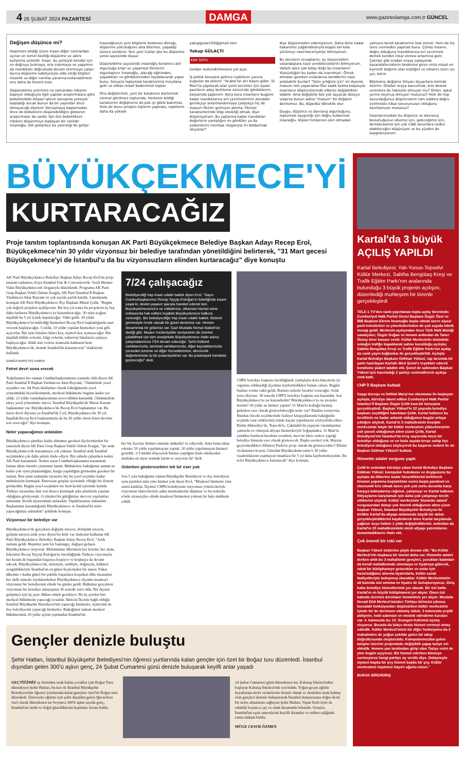4 26 ŞUBAT 2024 PAZARTESİ DAMGA www.gazetedamga.com.tr GÜNCEL
Değişen düşünce mi?
Hepimizin bildiği üzere insanı diğer canlılardan ayıran en temel özelliği düşünme ve aklını kullanma yetisidir. İnsan, bu yetisiyle kendisi için en doğruyu bulmaya, ona inanmaya ve yaşamını da inandıkları doğrultuda devam ettirmeye çalışır. Ayrıca düşünme kabiliyetiyle elde ettiği bilgileri insanlık ve diğer canlılar yararına kullanabilmesi onu daha da önemli kılar.
Düşünebilme yetimizin ne zamandan itibaren başlıyor olduğuyla ilgili yapılan araştırmalara göre bebeklerdeki bilişsel işlevin konuşma yetisiyle başladığı ancak bunun da bir yaşından önce olmayacağı söylenir. Konuşmaya başlamadan önce de bebeklerin düşünebildiğini gösteren araştırmalar da vardır. İşin özü bebeklikten itibaren düşünmeye başlayan bir canlıdır insanoğlu. Dili geliştikçe bu yeteneği de gelişir.
İnsanoğlunun yeni bilgilerle beslenen dimağı, düşünme yolculuğunu asla bitirmez, yaşadığı sürece sürdürür. Yeni yeni icatlar işte bu düşünme yetisi sayesinde oluşur.
Düşünebilme sayesinde insanoğlu kendince akli olgunluğa erişir ve yaşamsal fikirlerini olgunlaştırır. İnsanoğlu, alacağı eğitimden, yaşadıkları ve gördüklerinden faydalanarak yapar bunu. Sonuçta toplumsal karakterimiz meydana gelir ve elbise misali bedenimizi kaplar.
Onu değiştirmek, yeni bir karaktere bürünmek normal görülmez toplumda. Herkesin bildiği karakterini değiştirene de pek iyi gözle bakılmaz. Hele de bunu yetişkin kişilerin yapması, tepkilerin daha da yüksek
yakupgulacti28@gmail.com
Yakup GÜLAÇTI
KAR SUYU
tondan seslendirilmesine yol açar.
İş politik konulara gelince tepkilerin yanına kuşkular da eklenir. "Acaba"lar alır başını gider. 31 Mart'ta yapılacak olan yerel secimler için siyasi partilerin aday belirleme sürecinde gördüklerim karşısında şaşkınım. Koca koca insanların bugüne kadar inandıklarına sırt çevirmelerinin altındaki gerekçeyi anlamlandırmaya çalıştıkça hiç de masum fikirler gelmiyor aklıma. Fikirsel karakterlerinde bilgi eksikliği olmalı, diye düşünüyorum. Bu yaşlarına kadar inandıkları değerlerin yanlışlığını mı gördüler ya da yelkenlerini menfaat rüzgarıyla mı doldurmak istiyorlar?
diye düşünmeden edemiyorum. Daha düne kadar hakaretler yağdırdıklarıyla bugün kol kola yürümeyi nasıl beceriyorlar bilmiyorum.
Bu soruların cevaplarını, oy isteyecekleri vatandaşlara nasıl verebileceklerini bilmiyorum. Vallahi işleri çok kolay değil bu insanların! Yüzsüzlüğün bu kadarı da inanılmaz!..Örnek olmaları gereken evlatlarına kendilerini nasıl anlatabilir bunlar? "Sizin iyiliğiniz için" mi diyerek masum rolü yapacaklar.Öze sadık kalma koşuluyla insanların düşüncelerinde elbette değişiklikler olabilir. Ama değişiklik özü yok sayacak düzeye ulaşırsa bunun adına "masum" bir değişim denilemez. Bu, düpedüz döneklik olur.
Duygu, düşünce ve davranış olgunluğunu, toplumsal saygınlığı için doğru kullanmalı insanoğlu. Kişisel hırslarının esiri olmadan
yalnızca kendi karakterine biat etmeli. Hem de hiç taviz vermeden yapmalı bunu. Çünkü insanın, doğru olduğuna inandıklarına sırt çevirmesi demek kendini inkar etmesi anlamına gelir. Çekirge gibi oradan oraya zıplayarak kazanabileceklerin bedenine giren virüs misali en kıymetli değerin olan kişiliğini ve itibarını içten içe yer, bitirir.
Böylesine değişme ihtiyacı duyanlara sormak isterim; Oradan oraya savrulmak, size destek verenlere de haksızlık olmuyor mu? Onları, aptal yerine koymuş olmuyor musunuz? Hele de hep savunduğunuz düşüncelerin tam zıddına doğru evrilmekle itibar sorununuzun olduğunu kanıtlamıyor musunuz?
İnsanlarımızdaki bu düşünce ve davranış bozukluğunun ülkemiz için, geleceğimiz için, demokrasimiz için çok ciddi sorunlara neden olabileceğini düşünüyor ve bu yüzden de kaygılanıyorum.
BÜYÜKÇEKMECE'Yİ
KURTARACAĞIZ
Proje tanıtım toplantısında konuşan AK Parti Büyükçekmece Belediye Başkan Adayı Recep Erol, Büyükçekmece'nin 30 yıldır vizyonsuz bir belediye tarafından yönetildiğini belirterek, "31 Mart gecesi Büyükçekmece'yi de İstanbul'u da bu vizyonsuzların elinden kurtaracağız" diye konuştu
AK Parti Büyükçekmece Belediye Başkan Adayı Recep Erol'un proje tanıtım toplantısı, Kaya İstanbul Fair & Convention'de 'Artık Hizmet Vakti Büyükçekmecem' sloganıyla düzenlendi. Programa AK Parti Grup Başkan Vekili Özlem Zengin, AK Parti İstanbul İl Başkan Yardımcısı Akın Bayram ve çok sayıda partili katıldı. Lansmanda konuşan AK Parti Büyükçekmece İlçe Başkanı Murat Çelik, "Bugün çok değerli projeleri açıklıyoruz. Bir beş yıl sonra bu projelerin üç beş daha fazlasını Büyükçekmece'ye kazandıracağız. 30 yılın açığını inşallah bu 5 yıl içinde kapatacağız. Vakit geldi. 30 yıldır Büyükçekmece'in beklediği hizmetleri Recep Erol başkanlığında start vererek başlayacağız. 5 yıldır, 10 yıldır yapılan hizmetleri yeni gibi açıyorlar. Biz aynı binaları ikinci kez, üçüncü kez açmayacağız. Biz inşallah kültür evlerini, bilgi evlerini, teknoloji binalarını açmaya başlayacağız. Allah izin verirse aramızda kalmasın hem Büyükçekmece'de, hemde İstanbul'da kazanıyoruz" ifadelerini kullandı.
DAMGA BARIŞ KIŞ HABER
Fetret devri sona erecek
Teşkilatımız her zaman Cumhurbaşkanımızın yanında oldu diyen AK Parti İstanbul İl Başkan Yardımcısı Akın Bayram, "Önümüzde yerel seçimler var. Ak Parti iktidarları olarak baktığımızda yerel yönetimdeki becerilerimizde, merkezi hükümette bugüne kadar yer aldık. 22 yıldır vatandaşlarımızın teveccühünü kazandık. Önümüzdeki süreç yerel yönetimler süreci. İstanbul Büyükşehir'de Murat Kurum başkanımız var. Büyükçekmece'de Recep Erol başkanımız var. Bu fetret devri diyoruz ya İstanbul'da 5 yıl, Büyükçekmece'de 30 yıl. İnşallah Recep Erol başkanımızla da bu 30 yıldır süren fetret devrine son vereceğiz" diye konuştu.
Neler yapacağımızı anlatalım
Büyükçekmece şimdiye kadar almamız gereken ilçelerimizden bir tanesiydi diyen AK Parti Grup Başkan Vekili Özlem Zengin, "Şu anda Büyükçekmece'de kazanmaya çok yakınız. İstanbul artık İstanbul seçiminden çok daha anlam ifade ediyor. Biz sahada çalışırken neden AK Parti kazanmalı. Neden sayın Cumhurbaşkanımız kazanmalı bunun altını önemle çizmemiz lazım. Muhalefete baktığımız zaman ne kadar çok oyun planlandığını, kurgu yapıldığını görmemiz gereken bir zaman. Ben uzun zamandır siyasette hiç bu yerel seçimler kadar muhalefetin karmaşık. Enteresan gruplar içerisinde olduğu bir dönem görmedim. Bugün yerel seçimden öte hem kendi içlerinde hemde Türkiye siyasetine dair son derece karmaşık arka planlarda yapılan olduğunu görüyorum. O yüzden biz gittiğimize mevcut yapılanları anlatalım. Kendi siyasetimizi anlatalım. Yaptıklarımızı anlatalım. Başkanımız kazandığında Büyükçekmece ve İstanbul'da neler yapacağımızı anlatalım" şeklinde konuştu.
Vizyonsuz bir belediye var
Büyükçekmece'de gerçekten değişim isteyen, dönüşüm isteyen, gelişim isteyen artık yeter diyen bir kitle var ifadesini kullanan AK Parti Büyükçekmece Belediye Başkan Adayı Recep Erol, "Artık zamanı geldi. Hepimiz yeni bir başlangıç, değişen gelişen Büyükçekmece istiyoruz. Malumunuz ülkemizin her kesimi, her alanı, liderimiz Recep Tayyip Erdoğan'ın öncülüğünde Türkiye vizyonuyla her kesim de başarıdan başarıya koşuyor ve koşmaya da devam edecek. Büyükçekmece'de, deniziyle, tarihiyle, doğasıyla, kültürel zenginlikleriyle İstanbul'un en güzel ilçelerinden bir tanesi. Fakat ülkemiz o kadar güzel bir şekilde başarılara koşarken ülke insanımız her türlü nimetle faydalandırken Büyükçekmece ilçemiz maalesef vizyonsuz bir belediyenin elinde bu günler geldi. Halkımız gerçekten vizyonsuz bir belediye anlayışının 30 senedir esiri oldu. Bir ilçenin gelişmesi için üç şeye dikkat etmek gerekiyor. Bu üç şeyden biri merkezi hükümetin yapacağı icraatlar. İkincisi İlçenin bağlı olduğu İstanbul Büyükşehir Belediyesi'nin yapacağı hizmetler, üçüncüsü de ilçe belediyesini yapacağı hizmetler. Baktığımız zaman merkezi hükümetimiz 20 yıldır ayrım yapmadan İstanbul'un
7/24 çalışacağız
Belediyeciliği hep insan odaklı baktık diyen Erol, "Sayın Cumhurbaşkanımız Recep Tayyip Erdoğan'ın liderliğinde insanı yaşat ki, devlet yaşasın şiarıyla hareket ederek tüm Büyükçekmecemiz'e ve milletimize, ülkemize hizmet etme noktasında hak edileni inşallah Büyükçekmece halkına vereceğiz. Biz belediyeciliğe hep insan odaklı baktık. Bizlerin gelmesiyle örnek olacak bir güzel denizimiz var. Hemen devamında bir gölümüz var. Gazi Mustafa Kemal Atatürk'ün dediği gibi. Muasır medeniyetler seviyesinin de üzerine çıkabilmek için tüm enerjimizle Büyükçekmece Halkı adına çalışmalarımıza 7/24 devam edeceğiz. Tarihi kültürel varlıklarımızla, tarımsal varlıklarımızla, diğer kaynaklarımızla çevreden turizme ve diğer hizmetlerimize, ekonomik değerlerimizle iyi bir potansiyelimiz var. Bu potansiyeli harekete geçireceğiz" dedi.
her bir ilçesine hizmet etmekle mükellef ve ediyorda. Ama bunu inkar edenler 20 yıldır yapılamayanı yaptık. 20 yıldır yapılamayan hizmeti getirdik. 3-5 künkü döşeyerek hizmet yaptığını ifade edenlerden mutlaka art niyet aramak lazım ve arıyoruz da" dedi.
Giderken gösterecekleri tek bir eser yok
Son 5 yıla baktığımız zaman Büyükşehir Belediyesi ve ilçe belediyesi aynı partiden ama yine hizmet yok diyen Erol, "Maalesef hizmette yine sınıfa kaldılar. İlçemiz CHPli belediyenin vizyonsuz yöneticileriyle vizyonsuz idarecileriyle şahsi menfaatlerini düşünen ve bu noktada sözde siyasetçiler elinde maalesef hizmetten yoksun bir hale mahkum edildi.
CHPli belediye başkanı öncülüğünde yanlışlarla dolu bütçelerin iyi organize edilmediği ilçemize kaybettirdikleri bunun cabası. Bugün bunları sorma vakti geldi. Bunları sizlerle beraber soracağız. Artık yeter diyoruz. 30 senedir CHP'li belediye başkanı sen kazandın. Sen Büyükçekmece'ye ne kazandırdın? Büyükçekmece'ye ne projeler ürettin? 30 yıldır ne hizmet yaptın? 31 Mart'ta koltuğu bırakıp giderken eser olarak gösterebileceğin neler var? Bunları soruyoruz. Bundan önceki seçimlerinde faaliyet kitapçıklarında baktığında seçimde vaat ettiklerinin yüzde kaçını yaptıklarını söyleyebilecekler. Bizim Ahmediye'de, Tepecik'te, Çakmaklı'da yaşayan vatandaşımız çamurda ve olmayan altyapı hizmetleriyle boğuşmakta. 31 Mart'ta sandıkta bunların hesabını sorarken, mevcut idare sadece yaptığı belediye binasını eser olarak gösterecek. Başka eserleri yok. Hayata geçiremedikleri Albatros Parkı'nı proje olarak mı gösterecekler? Elinizi vicdanınıza koyun. Güzelim Büyükçekmecemiz'e 30 yıldır vaadettiklerini yapmayan insanlara bir 5 yıl daha kaybettirmeyelim. Bu sefer Büyükçekmece kazanacak" diye konuştu.
Gençler denizle buluştu
Şehir Hatları, İstanbul Büyükşehir Belediyesi'nin öğrenci yurtlarında kalan gençler için özel bir Boğaz turu düzenledi. İstanbul dışından gelen 300'ü aşkın genç, 24 Şubat Cumartesi günü denizle buluşarak keyifli anlar yaşadı
GEÇTİĞİMİZ ay denizden uzak kalan çocuklar için Boğaz Turu düzenleyen Şehir Hatları, bu kez de İstanbul Büyükşehir Belediyesi'nin öğrenci yurtlarında kalan gençlere özel bir Boğaz turu düzenledi. Üniversite eğitimi için şehir dışından gelen öğrencilere özel olarak düzenlenen tur boyunca 300'ü aşkın sayıda genç, İstanbul'un tarihi ve doğal güzelliklerini keşfetme fırsatı buldu.
24 Şubat Cumartesi günü düzenlenen tur, Kabataş İskelesi'nden başlayıp Kabataş İskelesi'nde son buldu. Yoğun geçen eğitim hayatlarına mola vermelerine destek olmak ve denizden uzak kalmış olan gençleri denizle buluşturarak İstanbul manzarasına doğru derin bir nefes almalarını sağlayan Şehir Hatları, Vapur Kafe'siyle de etkinlik boyunca çay ve simit ikramında bulundu. Gençler, İstanbul'un eşsiz atmosferini keyifli ikramlar ve sohbet eşliğinde tatma imkanı buldu.
MÜGE CESUR ÖZMEN
Kartal'da 3 büyük AÇILIŞ YAPILDI
Kartal Belediyesi; Yalı-Yunus-Topselvi Kültür Merkezi, Sabiha Bengütaş Kreşi ve Trafik Eğitim Parkı'nın aralarında bulunduğu 3 büyük projenin açılışını, düzenlediği muhteşem bir törenle gerçekleştirdi
TELE 1 TV'den canlı yayınlanan toplu açılış töreninde; Cumhuriyet Halk Partisi Genel Başkanı Özgür Özel ve İBB Başkanı Ekrem İmamoğlu başta olmak üzere siyasi parti temsilcileri ve yöneticilerinden de çok sayıda tebrik mesajı geldi. Merkezin açılışından önce Türk Halk Müziği sanatçıları; Özgür Doğan ve hemen ardından da Taner Özsoy birer konser verdi. Kültür Merkezinin önündeki sokağın trafiğe kapatılarak sahne kurulduğu açılışta; Sabiha Bengütaş Kreşi ve Trafik Eğitim Parkı'nın açılışı da canlı yayın bağlantısı ile gerçekleştirildi. Açılışta Kartal Belediye Başkanı Gökhan Yüksel, rap tarzında bir şarkı hazırlayan Kartallı Mert Şenel'e teşekkür ederek kendisine plaket takdim etti. Şenel de sahneden Başkan Yüksel için hazırladığı 2 şarkıyı seslendirerek açılışa renk kattı.
CHP İl Başkanı kutladı
Saygı duruşu ve İstiklal Marşı'nın okunması ile başlayan açılışta, kürsüye davet edilen Cumhuriyet Halk Partisi İstanbul İl Başkanı Özgür Çelik kısa bir konuşma gerçekleştirdi. Başkan Yüksel'in 32 yaşında belediye başkanı seçildiğini hatırlatan Çelik, Kartal halkının bu tercihinin ne kadar anlamlı olduğunun bugün ortaya çıktığını söyledi. Kartal'ın 3 mahallesinin kesişim merkezinde böyle bir kültür merkezinin yükselmesinin çok yararlı olduğunun altını çizen Çelik, Kartal Belediyesi'nin İstanbul'da kreş sayısında öncü bir belediye olduğunu ve en fazla sayıda kreşe sahip ilçe belediyesi olduğunu söyleyerek bu başarısı nedeni ile de Başkan Gökhan Yüksel'i kutladı.
Hizmette adalet vurgusu yaptı
Çelik'in ardından kürsüye çıkan Kartal Belediye Başkanı Gökhan Yüksel, komşuluk hukukunu ve duygusunu bu açılışta da iliklerine kadar hissettiklerini belirterek binanın yapımına başladıktan sonra başta pandemi ve ekonomik kriz olmak üzere pek çok zorlu durumla karşı karşıya kalmalarına rağmen, çalışmayı ve Kartal halkının ihtiyaçlarını karşılamak için daha çok çalışmayı tercih ettiklerini söyledi. Kültür merkezinin 'hizmette adalet' vurgusundan dolayı çok önemli olduğunun altını çizen başkan Yüksel, İstanbul Büyükşehir Belediyesi ile birlikte Kartal'da altyapı anlamında büyük bir atılım gerçekleştirdiklerini kaydederek önce Kartal meydanda yağmur suyu hattını 1 yılda değiştirdiklerini, ardından da Kartal'ın 20 mahallesindeki eksik altyapı yatırımlarını tamamladıklarını ifade etti.
Çok önemli bir rolü var
Başkan Yüksel sözlerine şöyle devam etti; "Bu Kültür Merkezi'nin başkaca bir önemi daha var. Hizmette adalet derken artık bu 3 mahallenin gençleri, çocukları kadınları da kendi mahallesinde sinemaya ve tiyatroya gidecek, rahat bir kütüphaneye gelecekler ve onlar için hazırladığımız sinema tiyatrolarla, kültür sanat faaliyetleriyle buluşmuş olacaklar. Kültür Merkezimizin alt katında sizi sinema ve tiyatro ile buluşturuyoruz. Giriş katta belediye hizmetlerimiz yer alacak. Bir üst katta Kartal'ın en büyük kütüphanesi yer alıyor. Onun üst katında ücretsiz dershane hizmetimiz yer alıyor. Mustafa Necati Etüt Merkezi'mizden Türkiye birincisi çıkınca buradaki fonksiyonları düşünürken kültür merkezinin içinde bir de dershane eklemiş olduk. 3 katımızda çeşitli atölyeler, hobi salonları ve meslek edindirme kursları var. 4. katımızda ise 10. Gezegen Kafemizi açmış oluyoruz. Burada da bütçe dostu hizmet vermeyi amaç edindik. Kültür Merkezi'mizin bir diğer fonksiyonu da 3 mahalleden de yoğun şekilde gelen bir talep doğrultusunda oluşturuldu. Komşularımızdan gelen talepler üzerine projemizde değişiklik yapıp taziye evi ekledik. Hemen yan tarafından girişi olan Taziye evini de yine bugün açıyoruz. Biz hizmet ederken kimseye sormuyoruz hangi partiye oy verdin diye. Dolayısıyla siyaset başka bir şey hizmet başka bir şey. Kültür merkezimiz hepimize hayırlı uğurlu olsun."
BURAK BİRERDİNÇ